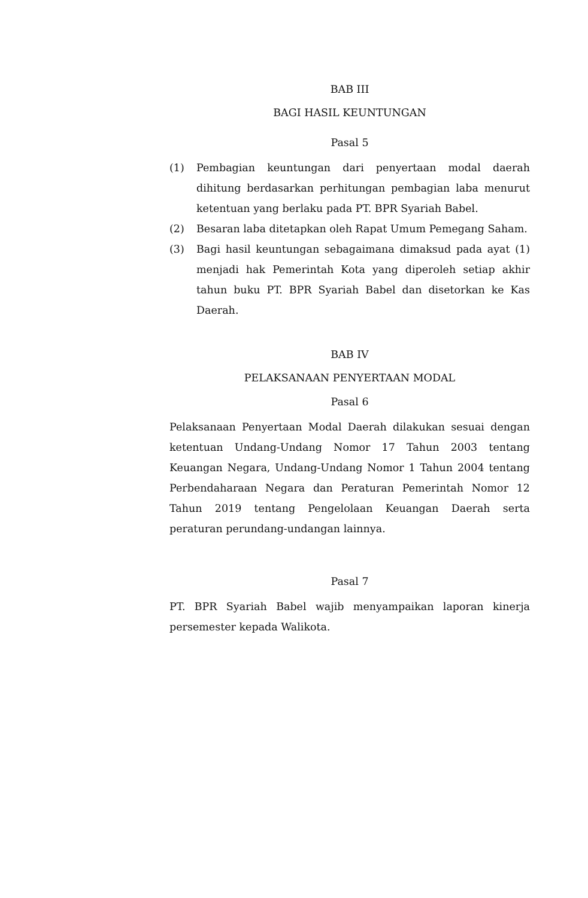BAB III
BAGI HASIL KEUNTUNGAN
Pasal 5
(1)
Pembagian keuntungan dari penyertaan modal daerah dihitung berdasarkan perhitungan pembagian laba menurut ketentuan yang berlaku pada PT. BPR Syariah Babel.
(2)
Besaran laba ditetapkan oleh Rapat Umum Pemegang Saham.
(3)
Bagi hasil keuntungan sebagaimana dimaksud pada ayat (1) menjadi hak Pemerintah Kota yang diperoleh setiap akhir tahun buku PT. BPR Syariah Babel dan disetorkan ke Kas Daerah.
BAB IV
PELAKSANAAN PENYERTAAN MODAL
Pasal 6
Pelaksanaan Penyertaan Modal Daerah dilakukan sesuai dengan ketentuan Undang-Undang Nomor 17 Tahun 2003 tentang Keuangan Negara, Undang-Undang Nomor 1 Tahun 2004 tentang Perbendaharaan Negara dan Peraturan Pemerintah Nomor 12 Tahun 2019 tentang Pengelolaan Keuangan Daerah serta peraturan perundang-undangan lainnya.
Pasal 7
PT. BPR Syariah Babel wajib menyampaikan laporan kinerja persemester kepada Walikota.